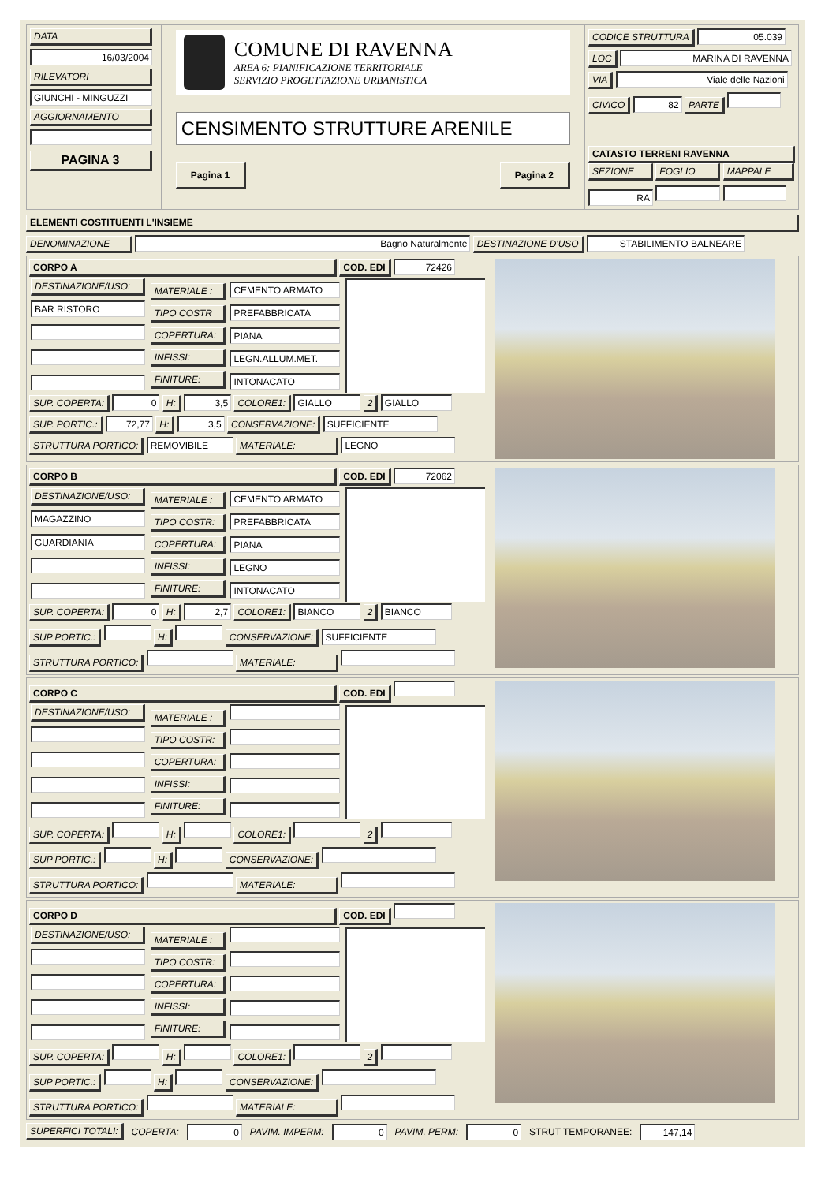DATA
16/03/2004
RILEVATORI
GIUNCHI - MINGUZZI
AGGIORNAMENTO
PAGINA 3
COMUNE DI RAVENNA
AREA 6: PIANIFICAZIONE TERRITORIALE
SERVIZIO PROGETTAZIONE URBANISTICA
CENSIMENTO STRUTTURE ARENILE
Pagina 1 Pagina 2
CODICE STRUTTURA 05.039
LOC MARINA DI RAVENNA
VIA Viale delle Nazioni
CIVICO 82 PARTE
CATASTO TERRENI RAVENNA
SEZIONE FOGLIO MAPPALE
RA
ELEMENTI COSTITUENTI L'INSIEME
DENOMINAZIONE Bagno Naturalmente DESTINAZIONE D'USO STABILIMENTO BALNEARE
CORPO A COD. EDI 72426
| DESTINAZIONE/USO: BAR RISTORO | MATERIALE : TIPO COSTR COPERTURA: INFISSI: FINITURE: | CEMENTO ARMATO PREFABBRICATA PIANA LEGN.ALLUM.MET. INTONACATO | |
SUP. COPERTA: 0 H: 3,5 COLORE1: GIALLO 2 GIALLO
SUP. PORTIC.: 72,77 H: 3,5 CONSERVAZIONE: SUFFICIENTE
STRUTTURA PORTICO: REMOVIBILE MATERIALE: LEGNO
CORPO B COD. EDI 72062
| DESTINAZIONE/USO: MAGAZZINO GUARDIANIA | MATERIALE : TIPO COSTR: COPERTURA: INFISSI: FINITURE: | CEMENTO ARMATO PREFABBRICATA PIANA LEGNO INTONACATO | |
SUP. COPERTA: 0 H: 2,7 COLORE1: BIANCO 2 BIANCO
SUP PORTIC.: H: CONSERVAZIONE: SUFFICIENTE
STRUTTURA PORTICO: MATERIALE:
CORPO C COD. EDI
| DESTINAZIONE/USO: | MATERIALE : TIPO COSTR: COPERTURA: INFISSI: FINITURE: | | |
SUP. COPERTA: H: COLORE1: 2
SUP PORTIC.: H: CONSERVAZIONE:
STRUTTURA PORTICO: MATERIALE:
CORPO D COD. EDI
| DESTINAZIONE/USO: | MATERIALE : TIPO COSTR: COPERTURA: INFISSI: FINITURE: | | |
SUP. COPERTA: H: COLORE1: 2
SUP PORTIC.: H: CONSERVAZIONE:
STRUTTURA PORTICO: MATERIALE:
SUPERFICI TOTALI: COPERTA: 0 PAVIM. IMPERM: 0 PAVIM. PERM: 0 STRUT TEMPORANEE: 147,14